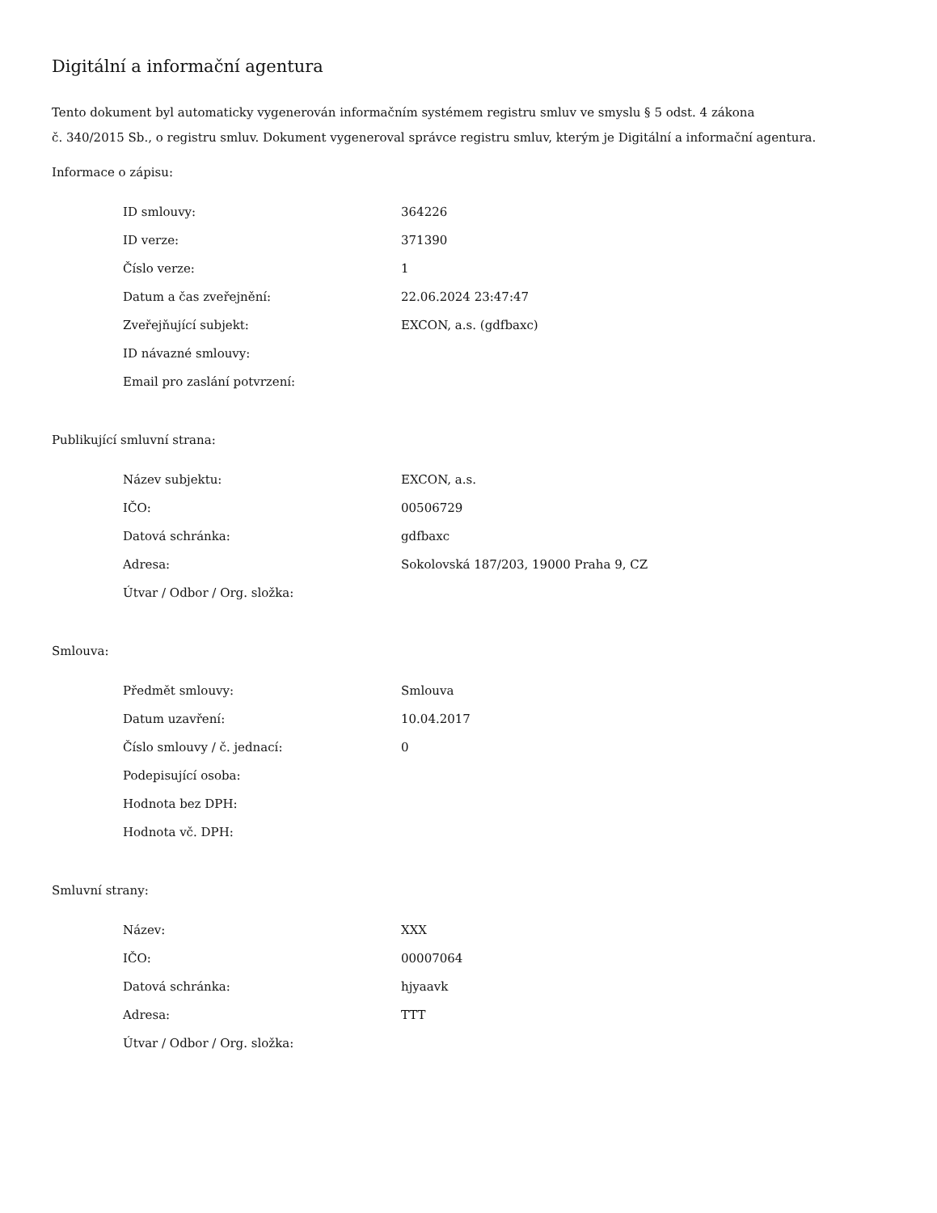Digitální a informační agentura
Tento dokument byl automaticky vygenerován informačním systémem registru smluv ve smyslu § 5 odst. 4 zákona
č. 340/2015 Sb., o registru smluv. Dokument vygeneroval správce registru smluv, kterým je Digitální a informační agentura.
Informace o zápisu:
| ID smlouvy: | 364226 |
| ID verze: | 371390 |
| Číslo verze: | 1 |
| Datum a čas zveřejnění: | 22.06.2024 23:47:47 |
| Zveřejňující subjekt: | EXCON, a.s. (gdfbaxc) |
| ID návazné smlouvy: | |
| Email pro zaslání potvrzení: | |
Publikující smluvní strana:
| Název subjektu: | EXCON, a.s. |
| IČO: | 00506729 |
| Datová schránka: | gdfbaxc |
| Adresa: | Sokolovská 187/203, 19000 Praha 9, CZ |
| Útvar / Odbor / Org. složka: | |
Smlouva:
| Předmět smlouvy: | Smlouva |
| Datum uzavření: | 10.04.2017 |
| Číslo smlouvy / č. jednací: | 0 |
| Podepisující osoba: | |
| Hodnota bez DPH: | |
| Hodnota vč. DPH: | |
Smluvní strany:
| Název: | XXX |
| IČO: | 00007064 |
| Datová schránka: | hjyaavk |
| Adresa: | TTT |
| Útvar / Odbor / Org. složka: | |